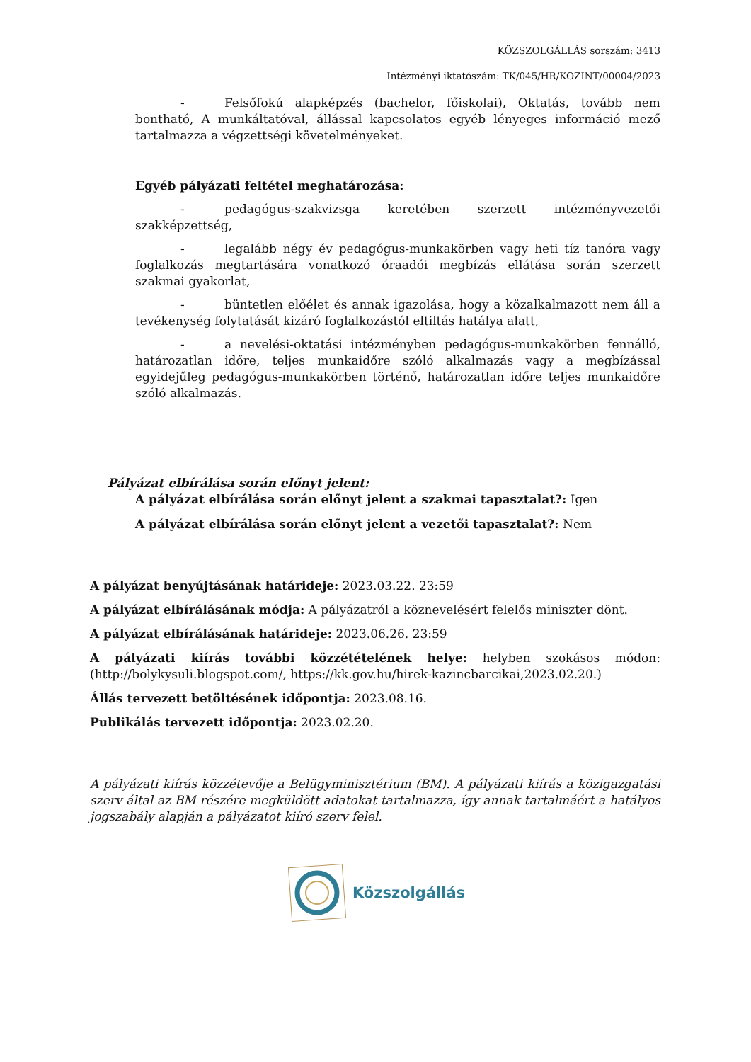KÖZSZOLGÁLLÁS sorszám: 3413
Intézményi iktatószám: TK/045/HR/KOZINT/00004/2023
- Felsőfokú alapképzés (bachelor, főiskolai), Oktatás, tovább nem bontható, A munkáltatóval, állással kapcsolatos egyéb lényeges információ mező tartalmazza a végzettségi követelményeket.
Egyéb pályázati feltétel meghatározása:
- pedagógus-szakvizsga keretében szerzett intézményvezetői szakképzettség,
- legalább négy év pedagógus-munkakörben vagy heti tíz tanóra vagy foglalkozás megtartására vonatkozó óraadói megbízás ellátása során szerzett szakmai gyakorlat,
- büntetlen előélet és annak igazolása, hogy a közalkalmazott nem áll a tevékenység folytatását kizáró foglalkozástól eltiltás hatálya alatt,
- a nevelési-oktatási intézményben pedagógus-munkakörben fennálló, határozatlan időre, teljes munkaidőre szóló alkalmazás vagy a megbízással egyidejűleg pedagógus-munkakörben történő, határozatlan időre teljes munkaidőre szóló alkalmazás.
Pályázat elbírálása során előnyt jelent:
A pályázat elbírálása során előnyt jelent a szakmai tapasztalat?: Igen
A pályázat elbírálása során előnyt jelent a vezetői tapasztalat?: Nem
A pályázat benyújtásának határideje: 2023.03.22. 23:59
A pályázat elbírálásának módja: A pályázatról a köznevelésért felelős miniszter dönt.
A pályázat elbírálásának határideje: 2023.06.26. 23:59
A pályázati kiírás további közzétételének helye: helyben szokásos módon: (http://bolykysuli.blogspot.com/, https://kk.gov.hu/hirek-kazincbarcikai,2023.02.20.)
Állás tervezett betöltésének időpontja: 2023.08.16.
Publikálás tervezett időpontja: 2023.02.20.
A pályázati kiírás közzétevője a Belügyminisztérium (BM). A pályázati kiírás a közigazgatási szerv által az BM részére megküldött adatokat tartalmazza, így annak tartalmáért a hatályos jogszabály alapján a pályázatot kiíró szerv felel.
Közszolgállás